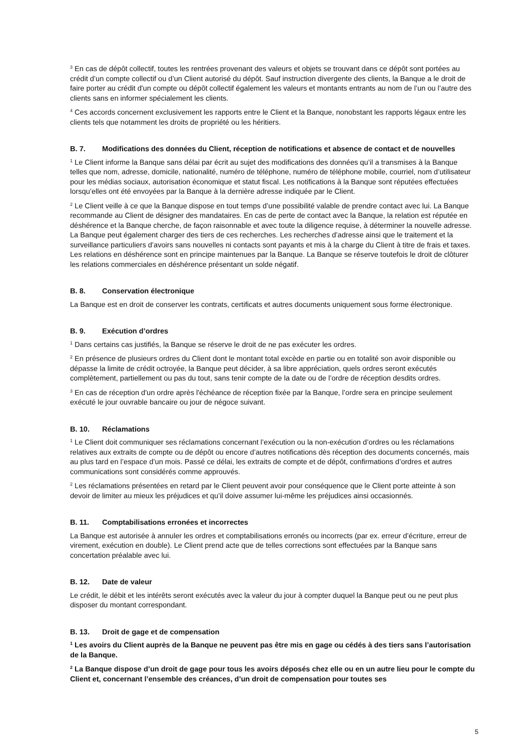<sup>3</sup> En cas de dépôt collectif, toutes les rentrées provenant des valeurs et objets se trouvant dans ce dépôt sont portées au crédit d’un compte collectif ou d’un Client autorisé du dépôt. Sauf instruction divergente des clients, la Banque a le droit de faire porter au crédit d'un compte ou dépôt collectif également les valeurs et montants entrants au nom de l’un ou l’autre des clients sans en informer spécialement les clients.
<sup>4</sup> Ces accords concernent exclusivement les rapports entre le Client et la Banque, nonobstant les rapports légaux entre les clients tels que notamment les droits de propriété ou les héritiers.
B. 7. Modifications des données du Client, réception de notifications et absence de contact et de nouvelles
<sup>1</sup> Le Client informe la Banque sans délai par écrit au sujet des modifications des données qu’il a transmises à la Banque telles que nom, adresse, domicile, nationalité, numéro de téléphone, numéro de téléphone mobile, courriel, nom d’utilisateur pour les médias sociaux, autorisation économique et statut fiscal. Les notifications à la Banque sont réputées effectuées lorsqu’elles ont été envoyées par la Banque à la dernière adresse indiquée par le Client.
<sup>2</sup> Le Client veille à ce que la Banque dispose en tout temps d’une possibilité valable de prendre contact avec lui. La Banque recommande au Client de désigner des mandataires. En cas de perte de contact avec la Banque, la relation est réputée en déshérence et la Banque cherche, de façon raisonnable et avec toute la diligence requise, à déterminer la nouvelle adresse. La Banque peut également charger des tiers de ces recherches. Les recherches d’adresse ainsi que le traitement et la surveillance particuliers d’avoirs sans nouvelles ni contacts sont payants et mis à la charge du Client à titre de frais et taxes. Les relations en déshérence sont en principe maintenues par la Banque. La Banque se réserve toutefois le droit de clôturer les relations commerciales en déshérence présentant un solde négatif.
B. 8. Conservation électronique
La Banque est en droit de conserver les contrats, certificats et autres documents uniquement sous forme électronique.
B. 9. Exécution d’ordres
<sup>1</sup> Dans certains cas justifiés, la Banque se réserve le droit de ne pas exécuter les ordres.
<sup>2</sup> En présence de plusieurs ordres du Client dont le montant total excède en partie ou en totalité son avoir disponible ou dépasse la limite de crédit octroyée, la Banque peut décider, à sa libre appréciation, quels ordres seront exécutés complètement, partiellement ou pas du tout, sans tenir compte de la date ou de l’ordre de réception desdits ordres.
<sup>3</sup> En cas de réception d'un ordre après l'échéance de réception fixée par la Banque, l’ordre sera en principe seulement exécuté le jour ouvrable bancaire ou jour de négoce suivant.
B. 10. Réclamations
<sup>1</sup> Le Client doit communiquer ses réclamations concernant l’exécution ou la non-exécution d’ordres ou les réclamations relatives aux extraits de compte ou de dépôt ou encore d’autres notifications dès réception des documents concernés, mais au plus tard en l’espace d’un mois. Passé ce délai, les extraits de compte et de dépôt, confirmations d’ordres et autres communications sont considérés comme approuvés.
<sup>2</sup> Les réclamations présentées en retard par le Client peuvent avoir pour conséquence que le Client porte atteinte à son devoir de limiter au mieux les préjudices et qu’il doive assumer lui-même les préjudices ainsi occasionnés.
B. 11. Comptabilisations erronées et incorrectes
La Banque est autorisée à annuler les ordres et comptabilisations erronés ou incorrects (par ex. erreur d’écriture, erreur de virement, exécution en double). Le Client prend acte que de telles corrections sont effectuées par la Banque sans concertation préalable avec lui.
B. 12. Date de valeur
Le crédit, le débit et les intérêts seront exécutés avec la valeur du jour à compter duquel la Banque peut ou ne peut plus disposer du montant correspondant.
B. 13. Droit de gage et de compensation
<sup>1</sup> Les avoirs du Client auprès de la Banque ne peuvent pas être mis en gage ou cédés à des tiers sans l’autorisation de la Banque.
<sup>2</sup> La Banque dispose d’un droit de gage pour tous les avoirs déposés chez elle ou en un autre lieu pour le compte du Client et, concernant l’ensemble des créances, d’un droit de compensation pour toutes ses
5